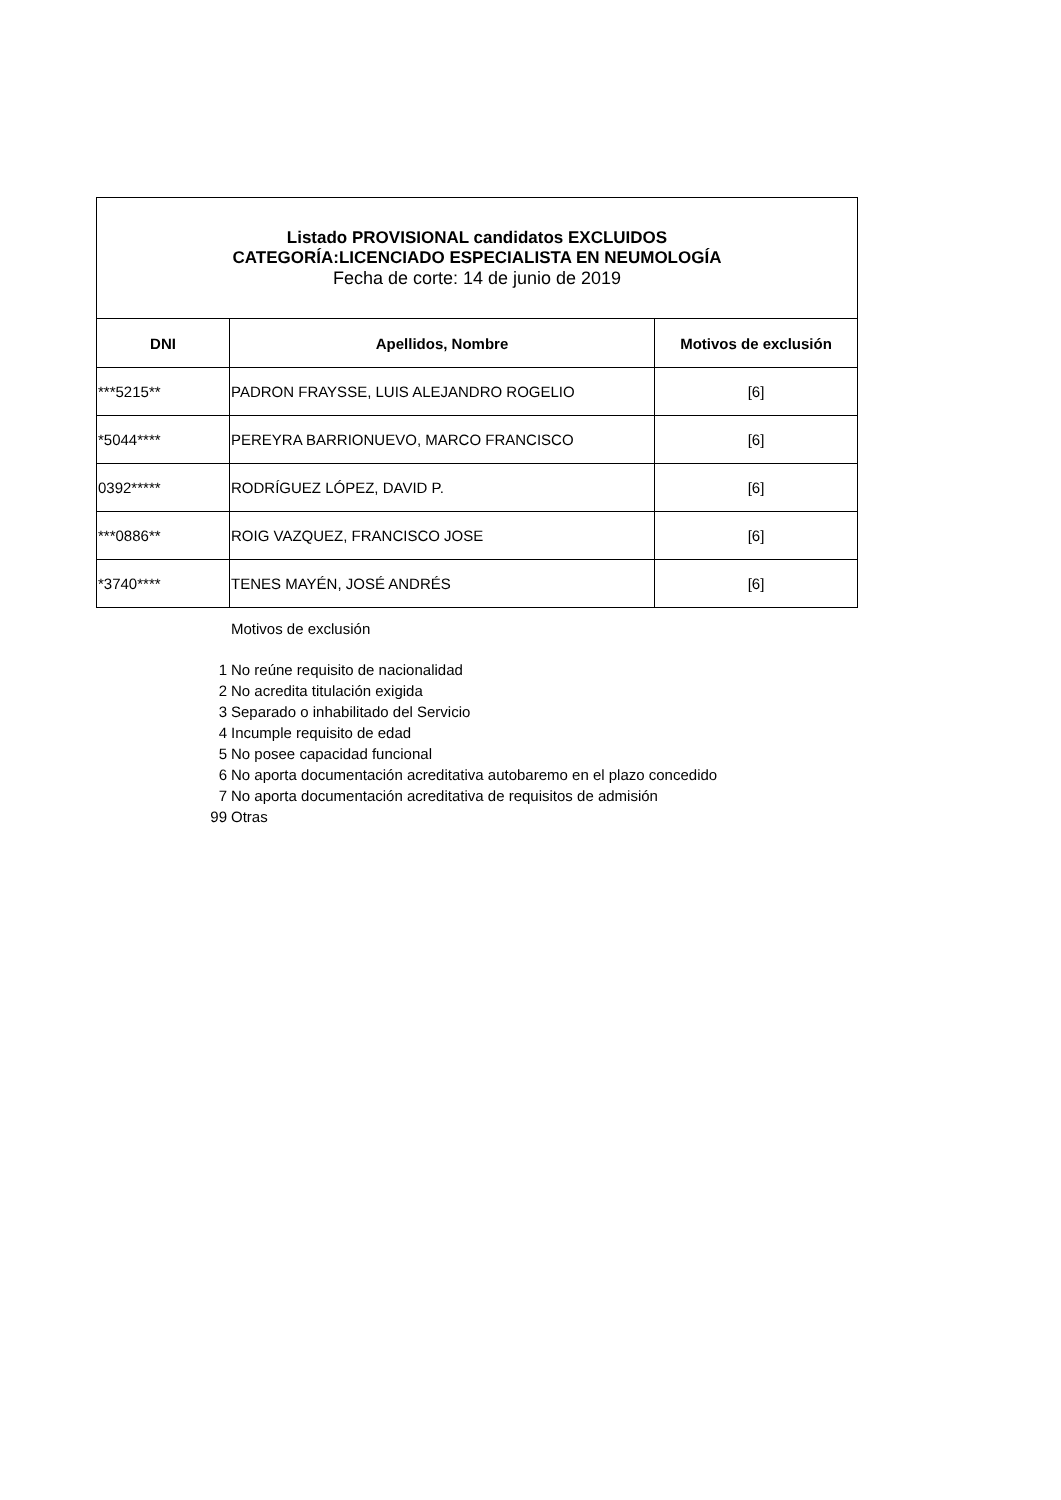| Listado PROVISIONAL candidatos EXCLUIDOS CATEGORÍA:LICENCIADO ESPECIALISTA EN NEUMOLOGÍA Fecha de corte: 14 de junio de 2019 | | |
| DNI | Apellidos, Nombre | Motivos de exclusión |
| ***5215** | PADRON FRAYSSE, LUIS ALEJANDRO ROGELIO | [6] |
| *5044**** | PEREYRA BARRIONUEVO, MARCO FRANCISCO | [6] |
| 0392***** | RODRÍGUEZ LÓPEZ, DAVID P. | [6] |
| ***0886** | ROIG VAZQUEZ, FRANCISCO JOSE | [6] |
| *3740**** | TENES MAYÉN, JOSÉ ANDRÉS | [6] |
Motivos de exclusión
1 No reúne requisito de nacionalidad
2 No acredita titulación exigida
3 Separado o inhabilitado del Servicio
4 Incumple requisito de edad
5 No posee capacidad funcional
6 No aporta documentación acreditativa autobaremo en el plazo concedido
7 No aporta documentación acreditativa de requisitos de admisión
99 Otras